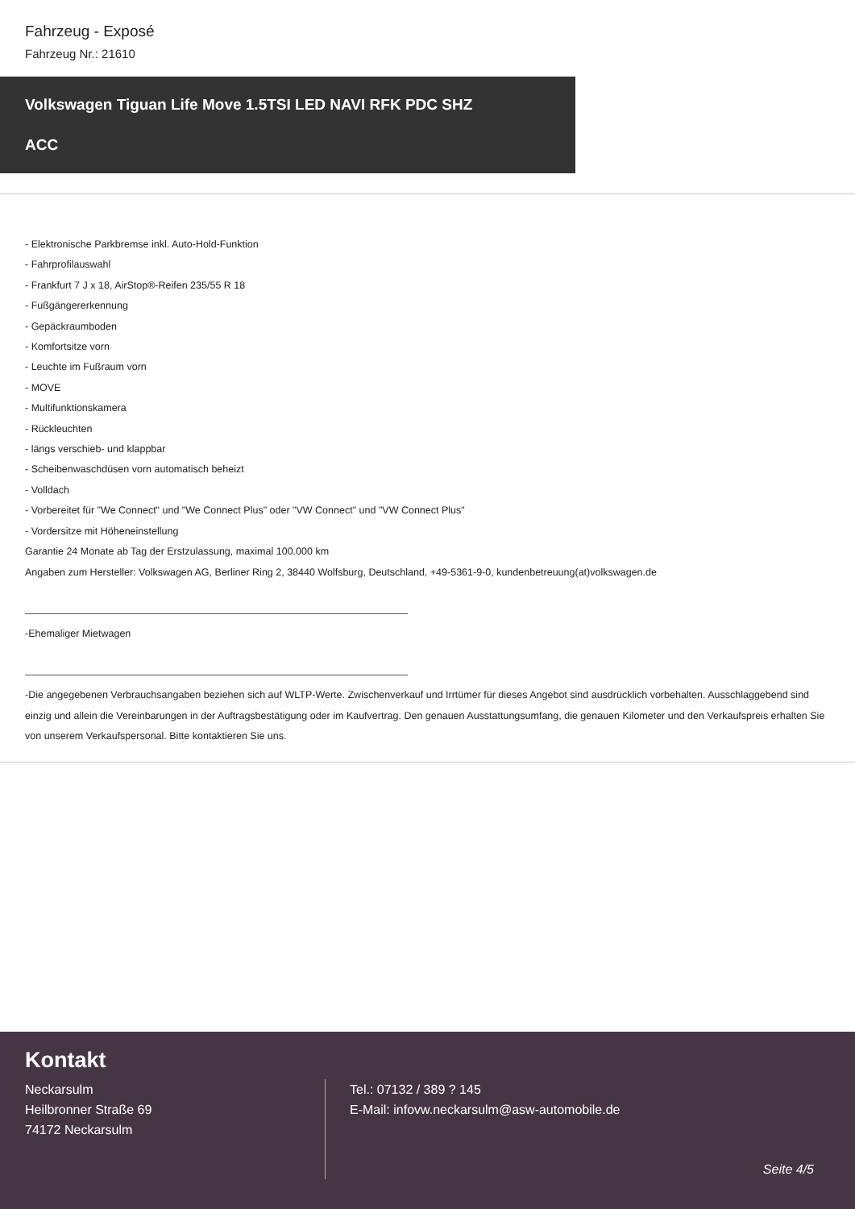Fahrzeug - Exposé
Fahrzeug Nr.: 21610
Volkswagen Tiguan Life Move 1.5TSI LED NAVI RFK PDC SHZ
ACC
- Elektronische Parkbremse inkl. Auto-Hold-Funktion
- Fahrprofilauswahl
- Frankfurt 7 J x 18, AirStop®-Reifen 235/55 R 18
- Fußgängererkennung
- Gepäckraumboden
- Komfortsitze vorn
- Leuchte im Fußraum vorn
- MOVE
- Multifunktionskamera
- Rückleuchten
- längs verschieb- und klappbar
- Scheibenwaschdüsen vorn automatisch beheizt
- Volldach
- Vorbereitet für "We Connect" und "We Connect Plus" oder "VW Connect" und "VW Connect Plus"
- Vordersitze mit Höheneinstellung
Garantie 24 Monate ab Tag der Erstzulassung, maximal 100.000 km
Angaben zum Hersteller: Volkswagen AG, Berliner Ring 2, 38440 Wolfsburg, Deutschland, +49-5361-9-0, kundenbetreuung(at)volkswagen.de
-Ehemaliger Mietwagen
-Die angegebenen Verbrauchsangaben beziehen sich auf WLTP-Werte. Zwischenverkauf und Irrtümer für dieses Angebot sind ausdrücklich vorbehalten. Ausschlaggebend sind einzig und allein die Vereinbarungen in der Auftragsbestätigung oder im Kaufvertrag. Den genauen Ausstattungsumfang, die genauen Kilometer und den Verkaufspreis erhalten Sie von unserem Verkaufspersonal. Bitte kontaktieren Sie uns.
Kontakt
Neckarsulm
Heilbronner Straße 69
74172 Neckarsulm
Tel.: 07132 / 389 ? 145
E-Mail: infovw.neckarsulm@asw-automobile.de
Seite 4/5